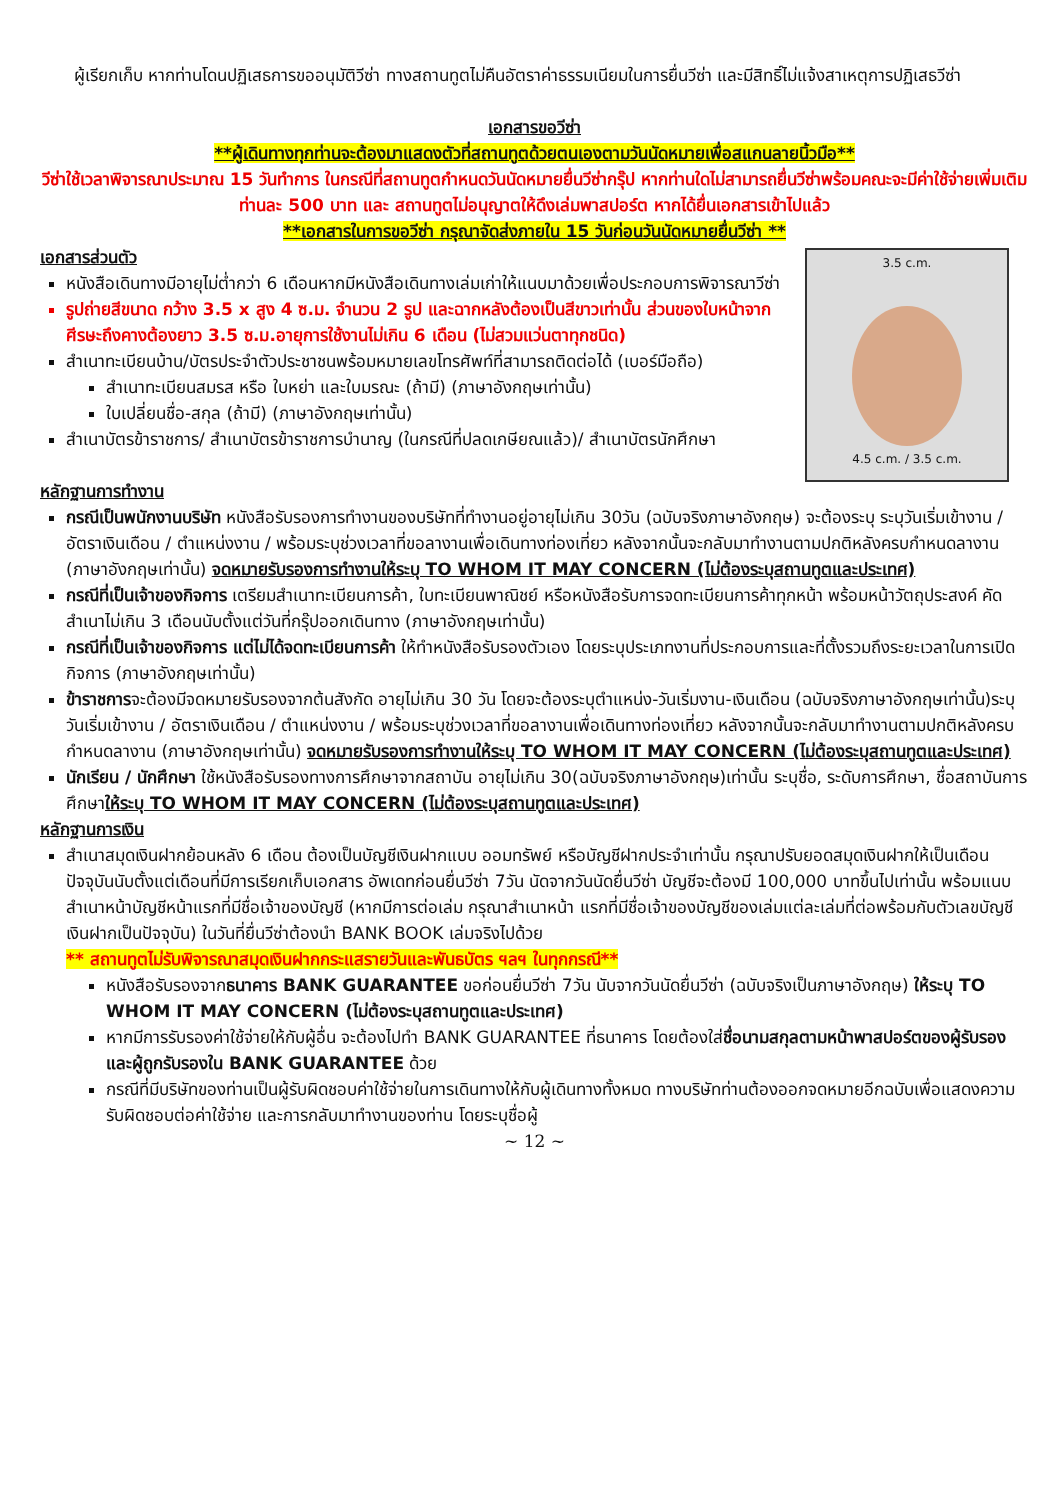ผู้เรียกเก็บ หากท่านโดนปฏิเสธการขออนุมัติวีซ่า ทางสถานทูตไม่คืนอัตราค่าธรรมเนียมในการยื่นวีซ่า และมีสิทธิ์ไม่แจ้งสาเหตุการปฏิเสธวีซ่า
เอกสารขอวีซ่า
**ผู้เดินทางทุกท่านจะต้องมาแสดงตัวที่สถานทูตด้วยตนเองตามวันนัดหมายเพื่อสแกนลายนิ้วมือ**
วีซ่าใช้เวลาพิจารณาประมาณ 15 วันทำการ ในกรณีที่สถานทูตกำหนดวันนัดหมายยื่นวีซ่ากรุ๊ป หากท่านใดไม่สามารถยื่นวีซ่าพร้อมคณะจะมีค่าใช้จ่ายเพิ่มเติมท่านละ 500 บาท และ สถานทูตไม่อนุญาตให้ดึงเล่มพาสปอร์ต หากได้ยื่นเอกสารเข้าไปแล้ว
**เอกสารในการขอวีซ่า กรุณาจัดส่งภายใน 15 วันก่อนวันนัดหมายยื่นวีซ่า **
3.5 c.m.
4.5 c.m. / 3.5 c.m.
เอกสารส่วนตัว
หนังสือเดินทางมีอายุไม่ต่ำกว่า 6 เดือนหากมีหนังสือเดินทางเล่มเก่าให้แนบมาด้วยเพื่อประกอบการพิจารณาวีซ่า
รูปถ่ายสีขนาด กว้าง 3.5 x สูง 4 ซ.ม. จำนวน 2 รูป และฉากหลังต้องเป็นสีขาวเท่านั้น ส่วนของใบหน้าจากศีรษะถึงคางต้องยาว 3.5 ซ.ม.อายุการใช้งานไม่เกิน 6 เดือน (ไม่สวมแว่นตาทุกชนิด)
สำเนาทะเบียนบ้าน/บัตรประจำตัวประชาชนพร้อมหมายเลขโทรศัพท์ที่สามารถติดต่อได้ (เบอร์มือถือ)
สำเนาทะเบียนสมรส หรือ ใบหย่า และใบมรณะ (ถ้ามี) (ภาษาอังกฤษเท่านั้น)
ใบเปลี่ยนชื่อ-สกุล (ถ้ามี) (ภาษาอังกฤษเท่านั้น)
สำเนาบัตรข้าราชการ/ สำเนาบัตรข้าราชการบำนาญ (ในกรณีที่ปลดเกษียณแล้ว)/ สำเนาบัตรนักศึกษา
หลักฐานการทำงาน
กรณีเป็นพนักงานบริษัท หนังสือรับรองการทำงานของบริษัทที่ทำงานอยู่อายุไม่เกิน 30วัน (ฉบับจริงภาษาอังกฤษ) จะต้องระบุ ระบุวันเริ่มเข้างาน / อัตราเงินเดือน / ตำแหน่งงาน / พร้อมระบุช่วงเวลาที่ขอลางานเพื่อเดินทางท่องเที่ยว หลังจากนั้นจะกลับมาทำงานตามปกติหลังครบกำหนดลางาน (ภาษาอังกฤษเท่านั้น) จดหมายรับรองการทำงานให้ระบุ TO WHOM IT MAY CONCERN (ไม่ต้องระบุสถานทูตและประเทศ)
กรณีที่เป็นเจ้าของกิจการ เตรียมสำเนาทะเบียนการค้า, ใบทะเบียนพาณิชย์ หรือหนังสือรับการจดทะเบียนการค้าทุกหน้า พร้อมหน้าวัตถุประสงค์ คัดสำเนาไม่เกิน 3 เดือนนับตั้งแต่วันที่กรุ๊ปออกเดินทาง (ภาษาอังกฤษเท่านั้น)
กรณีที่เป็นเจ้าของกิจการ แต่ไม่ได้จดทะเบียนการค้า ให้ทำหนังสือรับรองตัวเอง โดยระบุประเภทงานที่ประกอบการและที่ตั้งรวมถึงระยะเวลาในการเปิดกิจการ (ภาษาอังกฤษเท่านั้น)
ข้าราชการจะต้องมีจดหมายรับรองจากต้นสังกัด อายุไม่เกิน 30 วัน โดยจะต้องระบุตำแหน่ง-วันเริ่มงาน-เงินเดือน (ฉบับจริงภาษาอังกฤษเท่านั้น)ระบุวันเริ่มเข้างาน / อัตราเงินเดือน / ตำแหน่งงาน / พร้อมระบุช่วงเวลาที่ขอลางานเพื่อเดินทางท่องเที่ยว หลังจากนั้นจะกลับมาทำงานตามปกติหลังครบกำหนดลางาน (ภาษาอังกฤษเท่านั้น) จดหมายรับรองการทำงานให้ระบุ TO WHOM IT MAY CONCERN (ไม่ต้องระบุสถานทูตและประเทศ)
นักเรียน / นักศึกษา ใช้หนังสือรับรองทางการศึกษาจากสถาบัน อายุไม่เกิน 30(ฉบับจริงภาษาอังกฤษ)เท่านั้น ระบุชื่อ, ระดับการศึกษา, ชื่อสถาบันการศึกษาให้ระบุ TO WHOM IT MAY CONCERN (ไม่ต้องระบุสถานทูตและประเทศ)
หลักฐานการเงิน
สำเนาสมุดเงินฝากย้อนหลัง 6 เดือน ต้องเป็นบัญชีเงินฝากแบบ ออมทรัพย์ หรือบัญชีฝากประจำเท่านั้น กรุณาปรับยอดสมุดเงินฝากให้เป็นเดือนปัจจุบันนับตั้งแต่เดือนที่มีการเรียกเก็บเอกสาร อัพเดทก่อนยื่นวีซ่า 7วัน นัดจากวันนัดยื่นวีซ่า บัญชีจะต้องมี 100,000 บาทขึ้นไปเท่านั้น พร้อมแนบสำเนาหน้าบัญชีหน้าแรกที่มีชื่อเจ้าของบัญชี (หากมีการต่อเล่ม กรุณาสำเนาหน้า แรกที่มีชื่อเจ้าของบัญชีของเล่มแต่ละเล่มที่ต่อพร้อมกับตัวเลขบัญชีเงินฝากเป็นปัจจุบัน) ในวันที่ยื่นวีซ่าต้องนำ BANK BOOK เล่มจริงไปด้วย
** สถานทูตไม่รับพิจารณาสมุดเงินฝากกระแสรายวันและพันธบัตร ฯลฯ ในทุกกรณี**
หนังสือรับรองจากธนาคาร BANK GUARANTEE ขอก่อนยื่นวีซ่า 7วัน นับจากวันนัดยื่นวีซ่า (ฉบับจริงเป็นภาษาอังกฤษ) ให้ระบุ TO WHOM IT MAY CONCERN (ไม่ต้องระบุสถานทูตและประเทศ)
หากมีการรับรองค่าใช้จ่ายให้กับผู้อื่น จะต้องไปทำ BANK GUARANTEE ที่ธนาคาร โดยต้องใส่ชื่อนามสกุลตามหน้าพาสปอร์ตของผู้รับรองและผู้ถูกรับรองใน BANK GUARANTEE ด้วย
กรณีที่มีบริษัทของท่านเป็นผู้รับผิดชอบค่าใช้จ่ายในการเดินทางให้กับผู้เดินทางทั้งหมด ทางบริษัทท่านต้องออกจดหมายอีกฉบับเพื่อแสดงความรับผิดชอบต่อค่าใช้จ่าย และการกลับมาทำงานของท่าน โดยระบุชื่อผู้
~ 12 ~